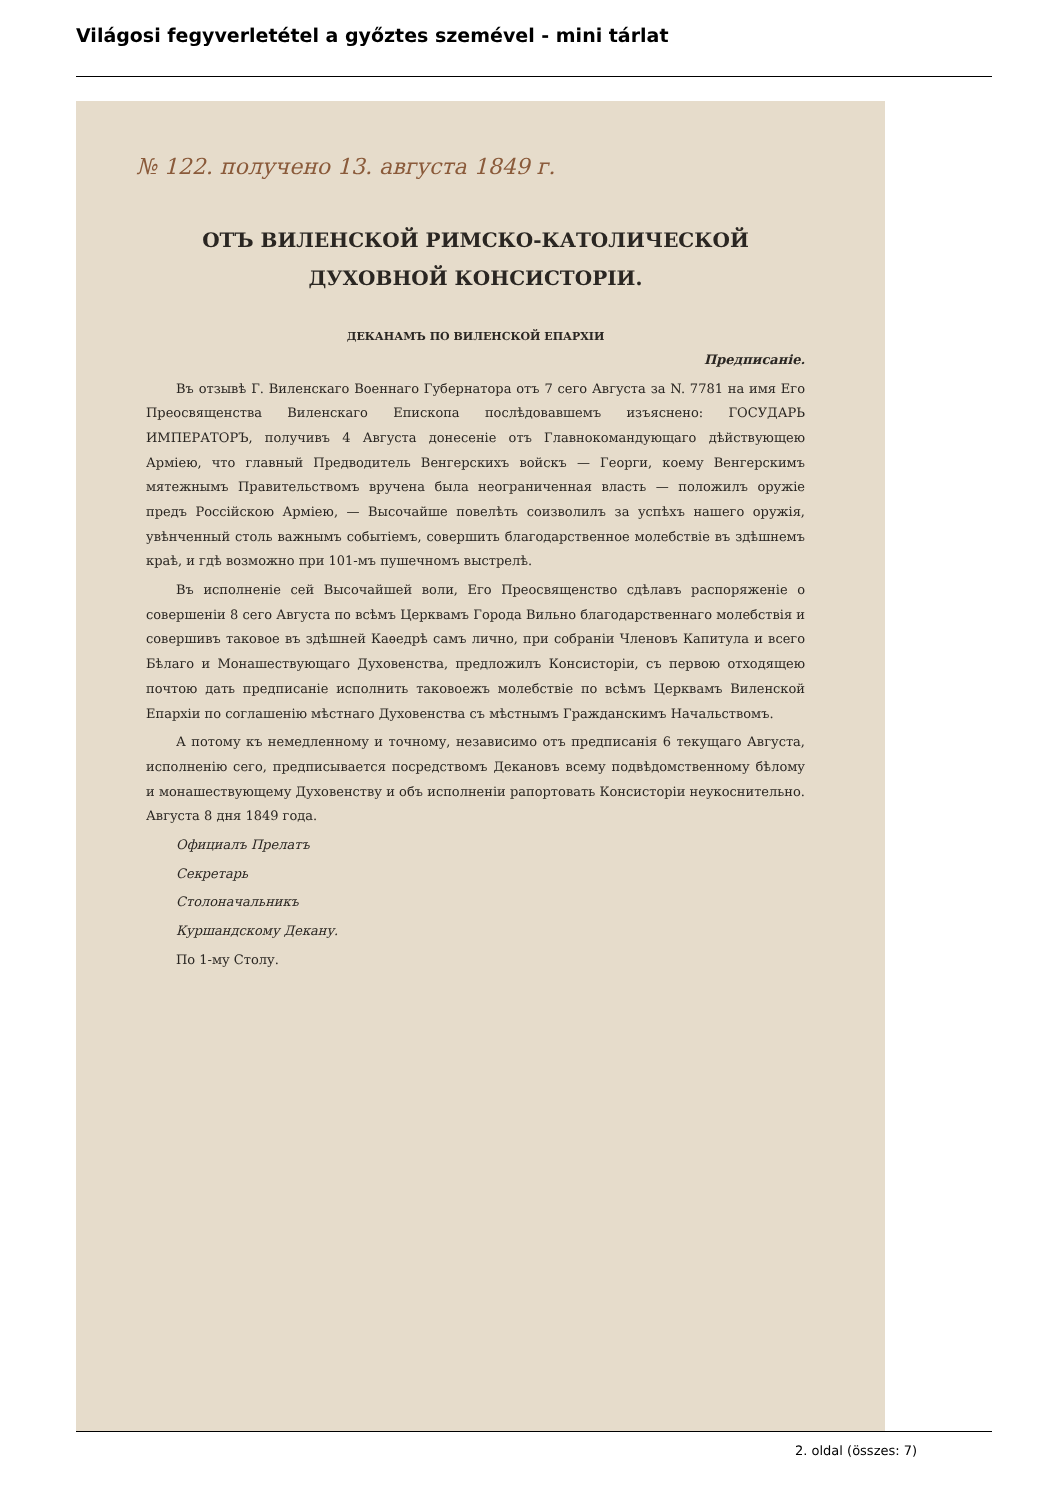Világosi fegyverletétel a győztes szemével - mini tárlat
№ 122. получено 13. августа 1849 г.
ОТЪ ВИЛЕНСКОЙ РИМСКО-КАТОЛИЧЕСКОЙ ДУХОВНОЙ КОНСИСТОРІИ.
ДЕКАНАМЪ ПО ВИЛЕНСКОЙ ЕПАРХІИ
Предписаніе.
Въ отзывѣ Г. Виленскаго Военнаго Губернатора отъ 7 сего Августа за N. 7781 на имя Его Преосвященства Виленскаго Епископа послѣдовавшемъ изъяснено: ГОСУДАРЬ ИМПЕРАТОРЪ, получивъ 4 Августа донесеніе отъ Главнокомандующаго дѣйствующею Арміею, что главный Предводитель Венгерскихъ войскъ — Георги, коему Венгерскимъ мятежнымъ Правительствомъ вручена была неограниченная власть — положилъ оружіе предъ Россійскою Арміею, — Высочайше повелѣть соизволилъ за успѣхъ нашего оружія, увѣнченный столь важнымъ событіемъ, совершить благодарственное молебствіе въ здѣшнемъ краѣ, и гдѣ возможно при 101-мъ пушечномъ выстрелѣ.
Въ исполненіе сей Высочайшей воли, Его Преосвященство сдѣлавъ распоряженіе о совершеніи 8 сего Августа по всѣмъ Церквамъ Города Вильно благодарственнаго молебствія и совершивъ таковое въ здѣшней Каѳедрѣ самъ лично, при собраніи Членовъ Капитула и всего Бѣлаго и Монашествующаго Духовенства, предложилъ Консисторіи, съ первою отходящею почтою дать предписаніе исполнить таковоежъ молебствіе по всѣмъ Церквамъ Виленской Епархіи по соглашенію мѣстнаго Духовенства съ мѣстнымъ Гражданскимъ Начальствомъ.
А потому къ немедленному и точному, независимо отъ предписанія 6 текущаго Августа, исполненію сего, предписывается посредствомъ Декановъ всему подвѣдомственному бѣлому и монашествующему Духовенству и объ исполненіи рапортовать Консисторіи неукоснительно. Августа 8 дня 1849 года.
Официалъ Прелатъ
Секретарь
Столоначальникъ
Куршандскому Декану.
По 1-му Столу.
2. oldal (összes: 7)